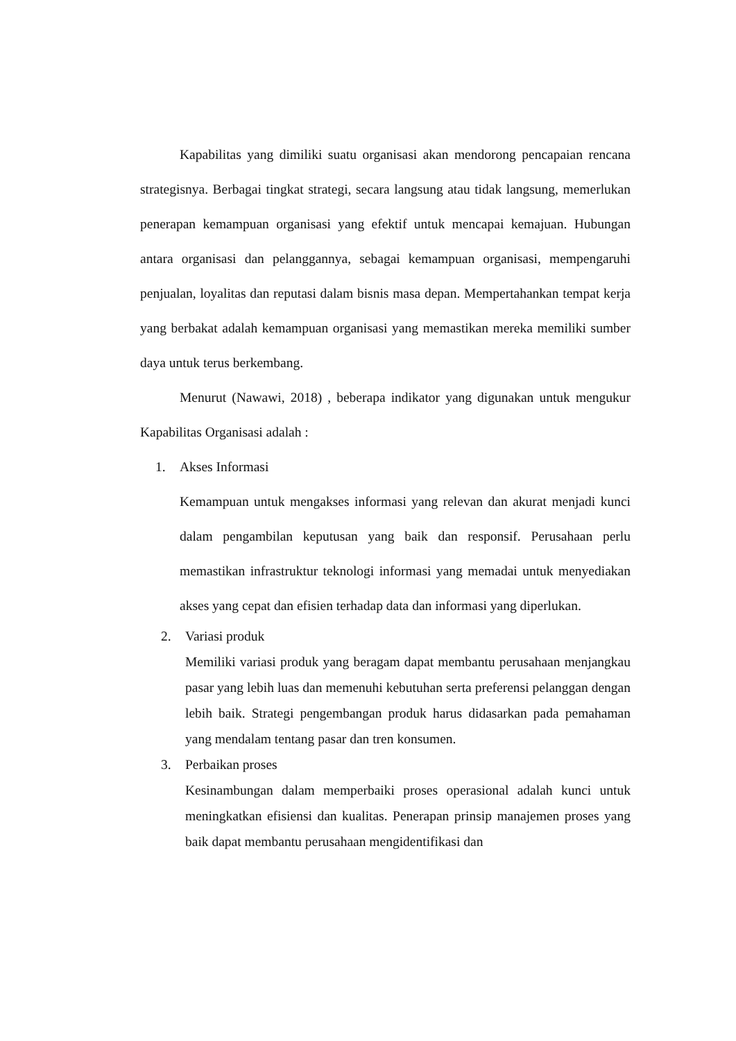Kapabilitas yang dimiliki suatu organisasi akan mendorong pencapaian rencana strategisnya. Berbagai tingkat strategi, secara langsung atau tidak langsung, memerlukan penerapan kemampuan organisasi yang efektif untuk mencapai kemajuan. Hubungan antara organisasi dan pelanggannya, sebagai kemampuan organisasi, mempengaruhi penjualan, loyalitas dan reputasi dalam bisnis masa depan. Mempertahankan tempat kerja yang berbakat adalah kemampuan organisasi yang memastikan mereka memiliki sumber daya untuk terus berkembang.
Menurut (Nawawi, 2018) , beberapa indikator yang digunakan untuk mengukur Kapabilitas Organisasi adalah :
1. Akses Informasi
Kemampuan untuk mengakses informasi yang relevan dan akurat menjadi kunci dalam pengambilan keputusan yang baik dan responsif. Perusahaan perlu memastikan infrastruktur teknologi informasi yang memadai untuk menyediakan akses yang cepat dan efisien terhadap data dan informasi yang diperlukan.
2. Variasi produk
Memiliki variasi produk yang beragam dapat membantu perusahaan menjangkau pasar yang lebih luas dan memenuhi kebutuhan serta preferensi pelanggan dengan lebih baik. Strategi pengembangan produk harus didasarkan pada pemahaman yang mendalam tentang pasar dan tren konsumen.
3. Perbaikan proses
Kesinambungan dalam memperbaiki proses operasional adalah kunci untuk meningkatkan efisiensi dan kualitas. Penerapan prinsip manajemen proses yang baik dapat membantu perusahaan mengidentifikasi dan